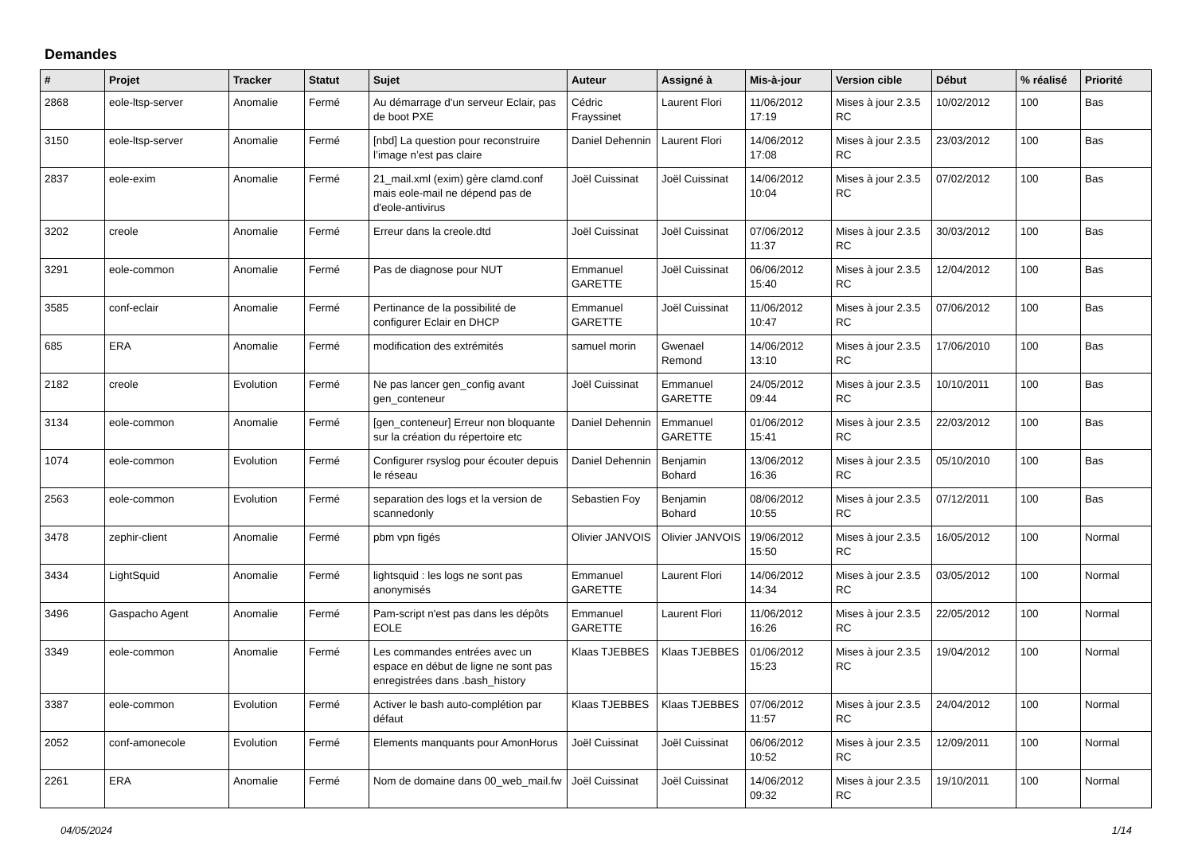Demandes
| # | Projet | Tracker | Statut | Sujet | Auteur | Assigné à | Mis-à-jour | Version cible | Début | % réalisé | Priorité |
| --- | --- | --- | --- | --- | --- | --- | --- | --- | --- | --- | --- |
| 2868 | eole-ltsp-server | Anomalie | Fermé | Au démarrage d'un serveur Eclair, pas de boot PXE | Cédric Frayssinet | Laurent Flori | 11/06/2012 17:19 | Mises à jour 2.3.5 RC | 10/02/2012 | 100 | Bas |
| 3150 | eole-ltsp-server | Anomalie | Fermé | [nbd] La question pour reconstruire l’image n’est pas claire | Daniel Dehennin | Laurent Flori | 14/06/2012 17:08 | Mises à jour 2.3.5 RC | 23/03/2012 | 100 | Bas |
| 2837 | eole-exim | Anomalie | Fermé | 21_mail.xml (exim) gère clamd.conf mais eole-mail ne dépend pas de d'eole-antivirus | Joël Cuissinat | Joël Cuissinat | 14/06/2012 10:04 | Mises à jour 2.3.5 RC | 07/02/2012 | 100 | Bas |
| 3202 | creole | Anomalie | Fermé | Erreur dans la creole.dtd | Joël Cuissinat | Joël Cuissinat | 07/06/2012 11:37 | Mises à jour 2.3.5 RC | 30/03/2012 | 100 | Bas |
| 3291 | eole-common | Anomalie | Fermé | Pas de diagnose pour NUT | Emmanuel GARETTE | Joël Cuissinat | 06/06/2012 15:40 | Mises à jour 2.3.5 RC | 12/04/2012 | 100 | Bas |
| 3585 | conf-eclair | Anomalie | Fermé | Pertinance de la possibilité de configurer Eclair en DHCP | Emmanuel GARETTE | Joël Cuissinat | 11/06/2012 10:47 | Mises à jour 2.3.5 RC | 07/06/2012 | 100 | Bas |
| 685 | ERA | Anomalie | Fermé | modification des extrémités | samuel morin | Gwenael Remond | 14/06/2012 13:10 | Mises à jour 2.3.5 RC | 17/06/2010 | 100 | Bas |
| 2182 | creole | Evolution | Fermé | Ne pas lancer gen_config avant gen_conteneur | Joël Cuissinat | Emmanuel GARETTE | 24/05/2012 09:44 | Mises à jour 2.3.5 RC | 10/10/2011 | 100 | Bas |
| 3134 | eole-common | Anomalie | Fermé | [gen_conteneur] Erreur non bloquante sur la création du répertoire etc | Daniel Dehennin | Emmanuel GARETTE | 01/06/2012 15:41 | Mises à jour 2.3.5 RC | 22/03/2012 | 100 | Bas |
| 1074 | eole-common | Evolution | Fermé | Configurer rsyslog pour écouter depuis le réseau | Daniel Dehennin | Benjamin Bohard | 13/06/2012 16:36 | Mises à jour 2.3.5 RC | 05/10/2010 | 100 | Bas |
| 2563 | eole-common | Evolution | Fermé | separation des logs et la version de scannedonly | Sebastien Foy | Benjamin Bohard | 08/06/2012 10:55 | Mises à jour 2.3.5 RC | 07/12/2011 | 100 | Bas |
| 3478 | zephir-client | Anomalie | Fermé | pbm vpn figés | Olivier JANVOIS | Olivier JANVOIS | 19/06/2012 15:50 | Mises à jour 2.3.5 RC | 16/05/2012 | 100 | Normal |
| 3434 | LightSquid | Anomalie | Fermé | lightsquid : les logs ne sont pas anonymisés | Emmanuel GARETTE | Laurent Flori | 14/06/2012 14:34 | Mises à jour 2.3.5 RC | 03/05/2012 | 100 | Normal |
| 3496 | Gaspacho Agent | Anomalie | Fermé | Pam-script n'est pas dans les dépôts EOLE | Emmanuel GARETTE | Laurent Flori | 11/06/2012 16:26 | Mises à jour 2.3.5 RC | 22/05/2012 | 100 | Normal |
| 3349 | eole-common | Anomalie | Fermé | Les commandes entrées avec un espace en début de ligne ne sont pas enregistrées dans .bash_history | Klaas TJEBBES | Klaas TJEBBES | 01/06/2012 15:23 | Mises à jour 2.3.5 RC | 19/04/2012 | 100 | Normal |
| 3387 | eole-common | Evolution | Fermé | Activer le bash auto-complétion par défaut | Klaas TJEBBES | Klaas TJEBBES | 07/06/2012 11:57 | Mises à jour 2.3.5 RC | 24/04/2012 | 100 | Normal |
| 2052 | conf-amonecole | Evolution | Fermé | Elements manquants pour AmonHorus | Joël Cuissinat | Joël Cuissinat | 06/06/2012 10:52 | Mises à jour 2.3.5 RC | 12/09/2011 | 100 | Normal |
| 2261 | ERA | Anomalie | Fermé | Nom de domaine dans 00_web_mail.fw | Joël Cuissinat | Joël Cuissinat | 14/06/2012 09:32 | Mises à jour 2.3.5 RC | 19/10/2011 | 100 | Normal |
04/05/2024 1/14